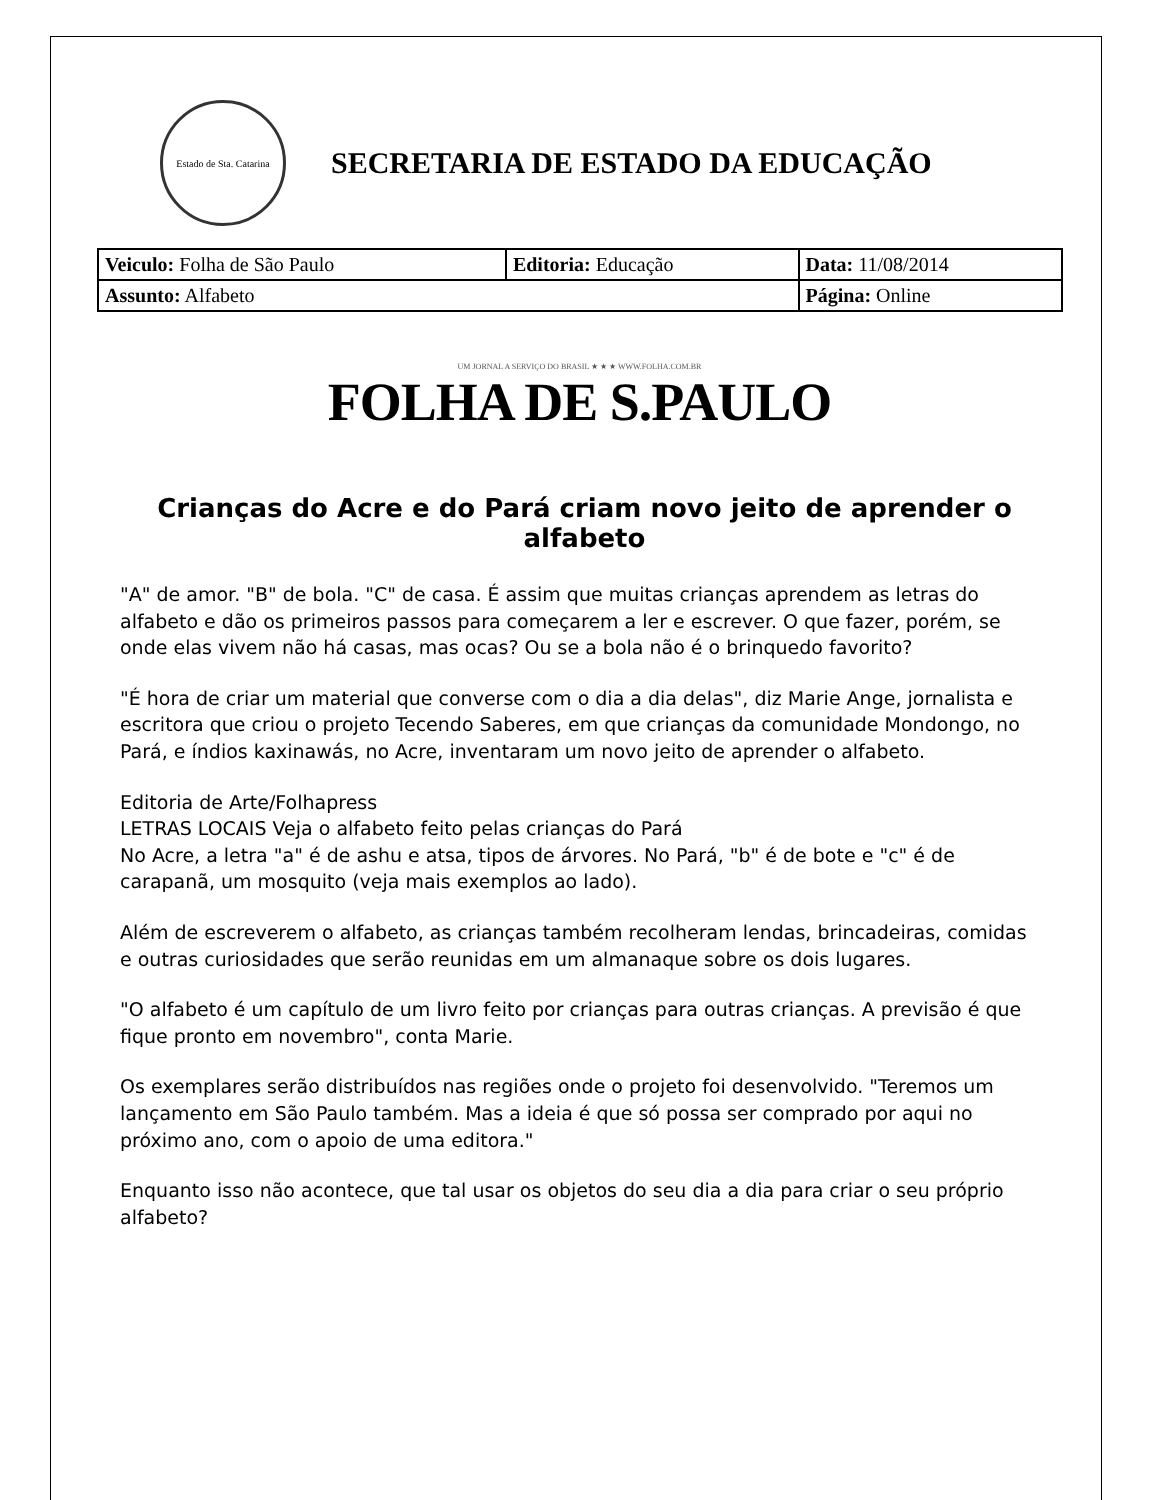Estado de Sta. Catarina
SECRETARIA DE ESTADO DA EDUCAÇÃO
| Veiculo: Folha de São Paulo | Editoria: Educação | Data: 11/08/2014 |
| Assunto: Alfabeto | | Página: Online |
UM JORNAL A SERVIÇO DO BRASIL ★ ★ ★ WWW.FOLHA.COM.BR
FOLHA DE S.PAULO
Crianças do Acre e do Pará criam novo jeito de aprender o alfabeto
"A" de amor. "B" de bola. "C" de casa. É assim que muitas crianças aprendem as letras do alfabeto e dão os primeiros passos para começarem a ler e escrever. O que fazer, porém, se onde elas vivem não há casas, mas ocas? Ou se a bola não é o brinquedo favorito?
"É hora de criar um material que converse com o dia a dia delas", diz Marie Ange, jornalista e escritora que criou o projeto Tecendo Saberes, em que crianças da comunidade Mondongo, no Pará, e índios kaxinawás, no Acre, inventaram um novo jeito de aprender o alfabeto.
Editoria de Arte/Folhapress
LETRAS LOCAIS Veja o alfabeto feito pelas crianças do Pará
No Acre, a letra "a" é de ashu e atsa, tipos de árvores. No Pará, "b" é de bote e "c" é de carapanã, um mosquito (veja mais exemplos ao lado).
Além de escreverem o alfabeto, as crianças também recolheram lendas, brincadeiras, comidas e outras curiosidades que serão reunidas em um almanaque sobre os dois lugares.
"O alfabeto é um capítulo de um livro feito por crianças para outras crianças. A previsão é que fique pronto em novembro", conta Marie.
Os exemplares serão distribuídos nas regiões onde o projeto foi desenvolvido. "Teremos um lançamento em São Paulo também. Mas a ideia é que só possa ser comprado por aqui no próximo ano, com o apoio de uma editora."
Enquanto isso não acontece, que tal usar os objetos do seu dia a dia para criar o seu próprio alfabeto?